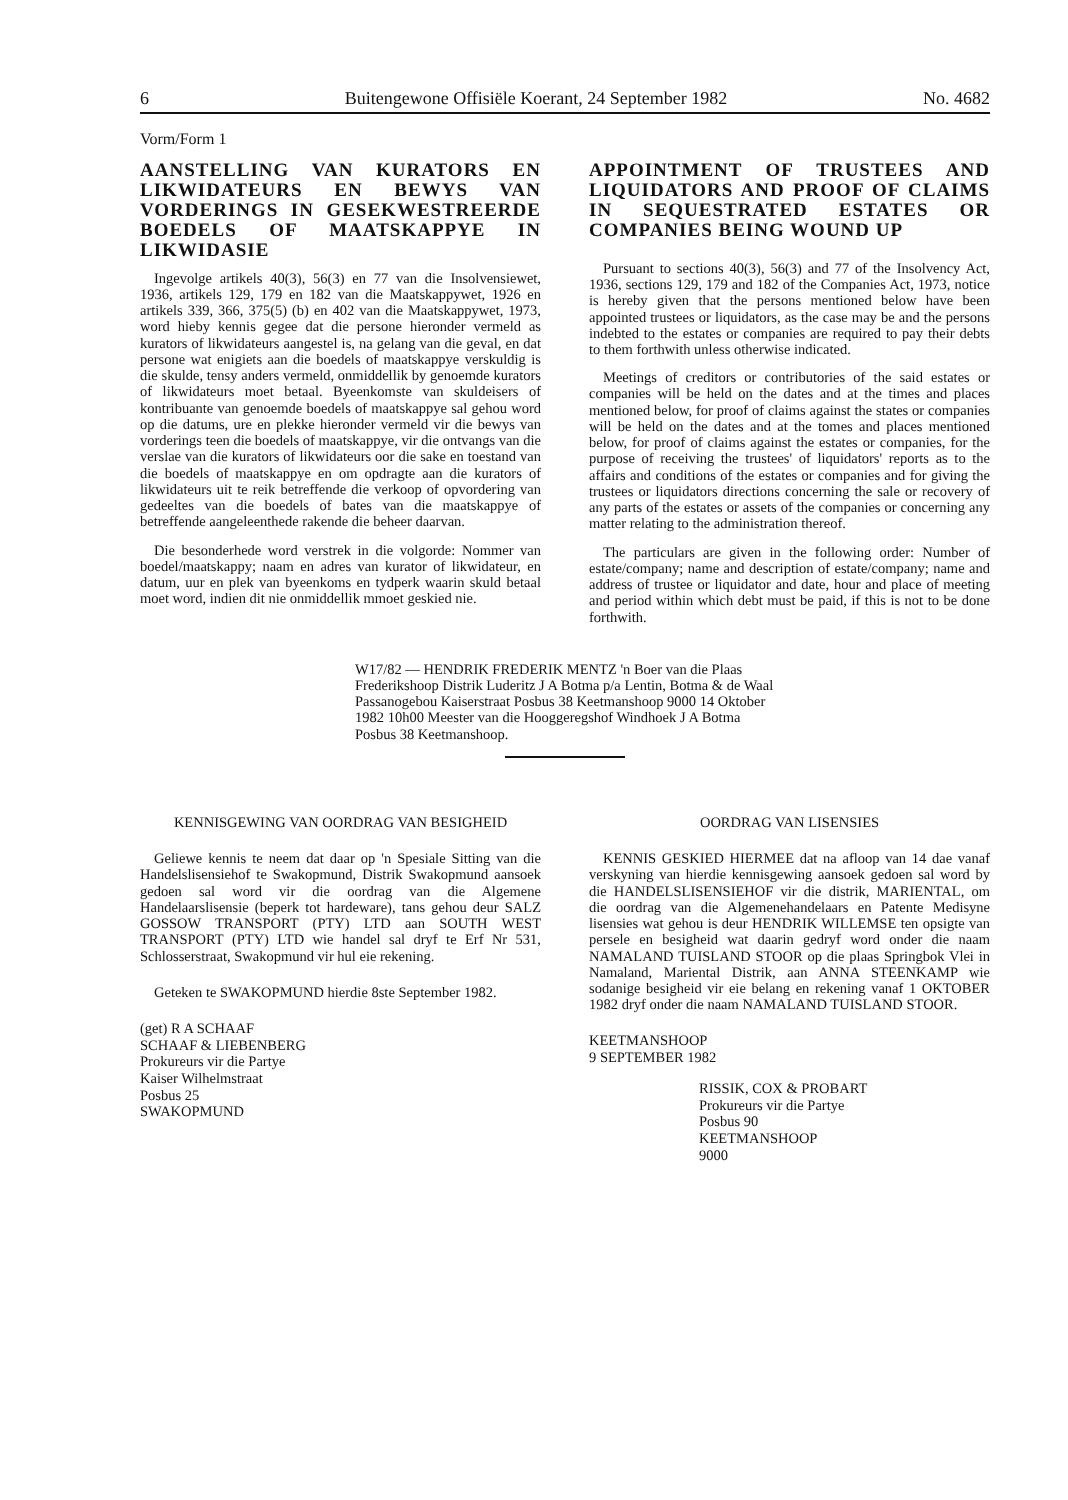6 Buitengewone Offisiële Koerant, 24 September 1982 No. 4682
Vorm/Form 1
AANSTELLING VAN KURATORS EN LIKWIDATEURS EN BEWYS VAN VORDERINGS IN GESEKWESTREERDE BOEDELS OF MAATSKAPPYE IN LIKWIDASIE
Ingevolge artikels 40(3), 56(3) en 77 van die Insolvensiewet, 1936, artikels 129, 179 en 182 van die Maatskappywet, 1926 en artikels 339, 366, 375(5) (b) en 402 van die Maatskappywet, 1973, word hieby kennis gegee dat die persone hieronder vermeld as kurators of likwidateurs aangestel is, na gelang van die geval, en dat persone wat enigiets aan die boedels of maatskappye verskuldig is die skulde, tensy anders vermeld, onmiddellik by genoemde kurators of likwidateurs moet betaal. Byeenkomste van skuldeisers of kontribuante van genoemde boedels of maatskappye sal gehou word op die datums, ure en plekke hieronder vermeld vir die bewys van vorderings teen die boedels of maatskappye, vir die ontvangs van die verslae van die kurators of likwidateurs oor die sake en toestand van die boedels of maatskappye en om opdragte aan die kurators of likwidateurs uit te reik betreffende die verkoop of opvordering van gedeeltes van die boedels of bates van die maatskappye of betreffende aangeleenthede rakende die beheer daarvan.
Die besonderhede word verstrek in die volgorde: Nommer van boedel/maatskappy; naam en adres van kurator of likwidateur, en datum, uur en plek van byeenkoms en tydperk waarin skuld betaal moet word, indien dit nie onmiddellik mmoet geskied nie.
APPOINTMENT OF TRUSTEES AND LIQUIDATORS AND PROOF OF CLAIMS IN SEQUESTRATED ESTATES OR COMPANIES BEING WOUND UP
Pursuant to sections 40(3), 56(3) and 77 of the Insolvency Act, 1936, sections 129, 179 and 182 of the Companies Act, 1973, notice is hereby given that the persons mentioned below have been appointed trustees or liquidators, as the case may be and the persons indebted to the estates or companies are required to pay their debts to them forthwith unless otherwise indicated.
Meetings of creditors or contributories of the said estates or companies will be held on the dates and at the times and places mentioned below, for proof of claims against the states or companies will be held on the dates and at the tomes and places mentioned below, for proof of claims against the estates or companies, for the purpose of receiving the trustees' of liquidators' reports as to the affairs and conditions of the estates or companies and for giving the trustees or liquidators directions concerning the sale or recovery of any parts of the estates or assets of the companies or concerning any matter relating to the administration thereof.
The particulars are given in the following order: Number of estate/company; name and description of estate/company; name and address of trustee or liquidator and date, hour and place of meeting and period within which debt must be paid, if this is not to be done forthwith.
W17/82 — HENDRIK FREDERIK MENTZ 'n Boer van die Plaas Frederikshoop Distrik Luderitz J A Botma p/a Lentin, Botma & de Waal Passanogebou Kaiserstraat Posbus 38 Keetmanshoop 9000 14 Oktober 1982 10h00 Meester van die Hooggeregshof Windhoek J A Botma Posbus 38 Keetmanshoop.
KENNISGEWING VAN OORDRAG VAN BESIGHEID
Geliewe kennis te neem dat daar op 'n Spesiale Sitting van die Handelslisensiehof te Swakopmund, Distrik Swakopmund aansoek gedoen sal word vir die oordrag van die Algemene Handelaarslisensie (beperk tot hardeware), tans gehou deur SALZ GOSSOW TRANSPORT (PTY) LTD aan SOUTH WEST TRANSPORT (PTY) LTD wie handel sal dryf te Erf Nr 531, Schlosserstraat, Swakopmund vir hul eie rekening.
Geteken te SWAKOPMUND hierdie 8ste September 1982.
(get) R A SCHAAF
SCHAAF & LIEBENBERG
Prokureurs vir die Partye
Kaiser Wilhelmstraat
Posbus 25
SWAKOPMUND
OORDRAG VAN LISENSIES
KENNIS GESKIED HIERMEE dat na afloop van 14 dae vanaf verskyning van hierdie kennisgewing aansoek gedoen sal word by die HANDELSLISENSIEHOF vir die distrik, MARIENTAL, om die oordrag van die Algemenehandelaars en Patente Medisyne lisensies wat gehou is deur HENDRIK WILLEMSE ten opsigte van persele en besigheid wat daarin gedryf word onder die naam NAMALAND TUISLAND STOOR op die plaas Springbok Vlei in Namaland, Mariental Distrik, aan ANNA STEENKAMP wie sodanige besigheid vir eie belang en rekening vanaf 1 OKTOBER 1982 dryf onder die naam NAMALAND TUISLAND STOOR.
KEETMANSHOOP
9 SEPTEMBER 1982
RISSIK, COX & PROBART
Prokureurs vir die Partye
Posbus 90
KEETMANSHOOP
9000